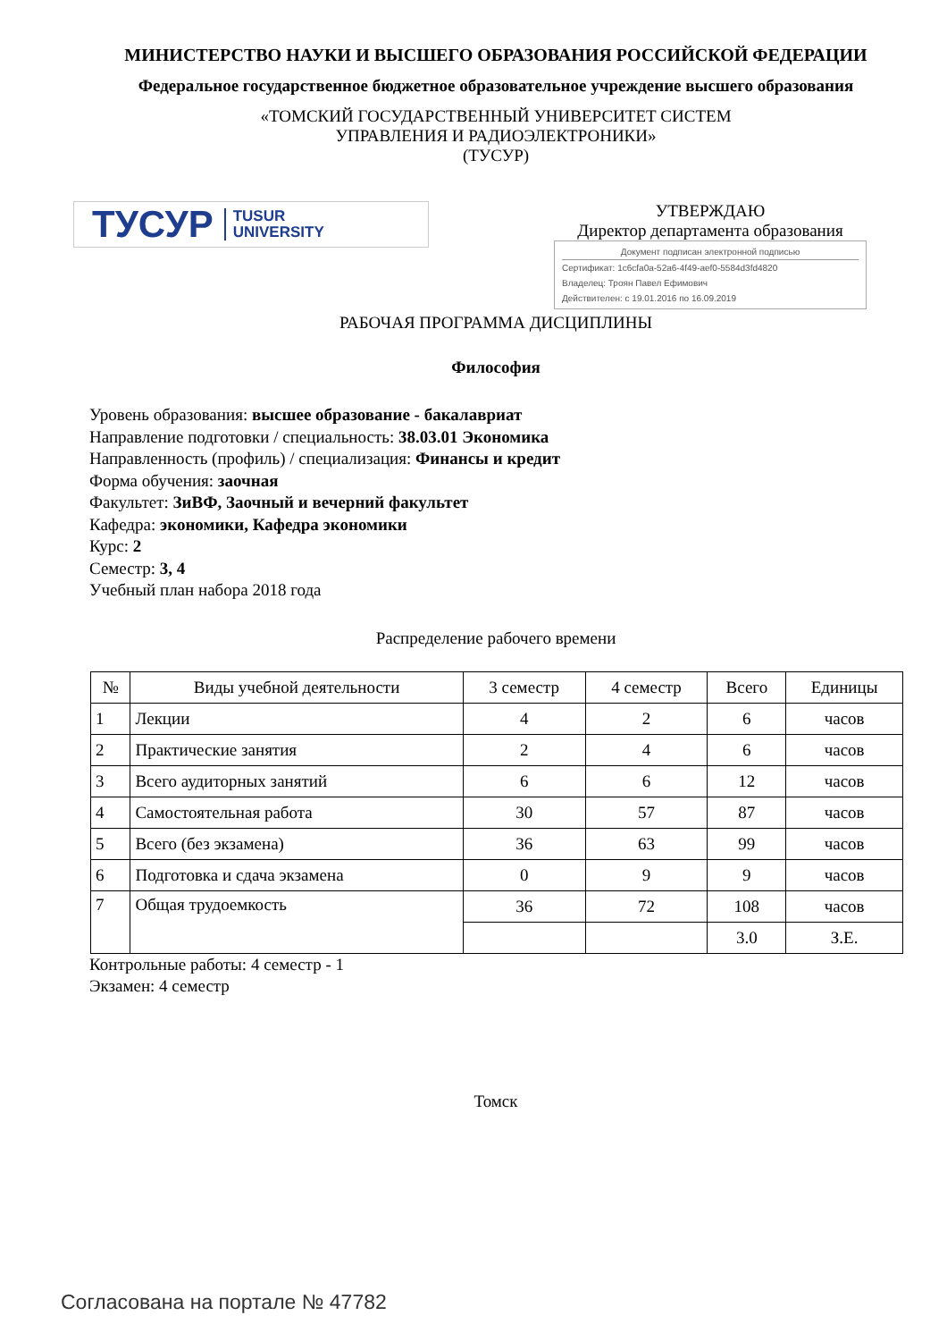МИНИСТЕРСТВО НАУКИ И ВЫСШЕГО ОБРАЗОВАНИЯ РОССИЙСКОЙ ФЕДЕРАЦИИ
Федеральное государственное бюджетное образовательное учреждение высшего образования
«ТОМСКИЙ ГОСУДАРСТВЕННЫЙ УНИВЕРСИТЕТ СИСТЕМ
УПРАВЛЕНИЯ И РАДИОЭЛЕКТРОНИКИ»
(ТУСУР)
ТУСУР TUSUR
UNIVERSITY
УТВЕРЖДАЮ
Директор департамента образования
Документ подписан электронной подписью
Сертификат: 1c6cfa0a-52a6-4f49-aef0-5584d3fd4820
Владелец: Троян Павел Ефимович
Действителен: с 19.01.2016 по 16.09.2019
РАБОЧАЯ ПРОГРАММА ДИСЦИПЛИНЫ
Философия
Уровень образования: высшее образование - бакалавриат
Направление подготовки / специальность: 38.03.01 Экономика
Направленность (профиль) / специализация: Финансы и кредит
Форма обучения: заочная
Факультет: ЗиВФ, Заочный и вечерний факультет
Кафедра: экономики, Кафедра экономики
Курс: 2
Семестр: 3, 4
Учебный план набора 2018 года
Распределение рабочего времени
| № | Виды учебной деятельности | 3 семестр | 4 семестр | Всего | Единицы |
| --- | --- | --- | --- | --- | --- |
| 1 | Лекции | 4 | 2 | 6 | часов |
| 2 | Практические занятия | 2 | 4 | 6 | часов |
| 3 | Всего аудиторных занятий | 6 | 6 | 12 | часов |
| 4 | Самостоятельная работа | 30 | 57 | 87 | часов |
| 5 | Всего (без экзамена) | 36 | 63 | 99 | часов |
| 6 | Подготовка и сдача экзамена | 0 | 9 | 9 | часов |
| 7 | Общая трудоемкость | 36 | 72 | 108 | часов |
| | | | | 3.0 | З.Е. |
Контрольные работы: 4 семестр - 1
Экзамен: 4 семестр
Томск
Согласована на портале № 47782